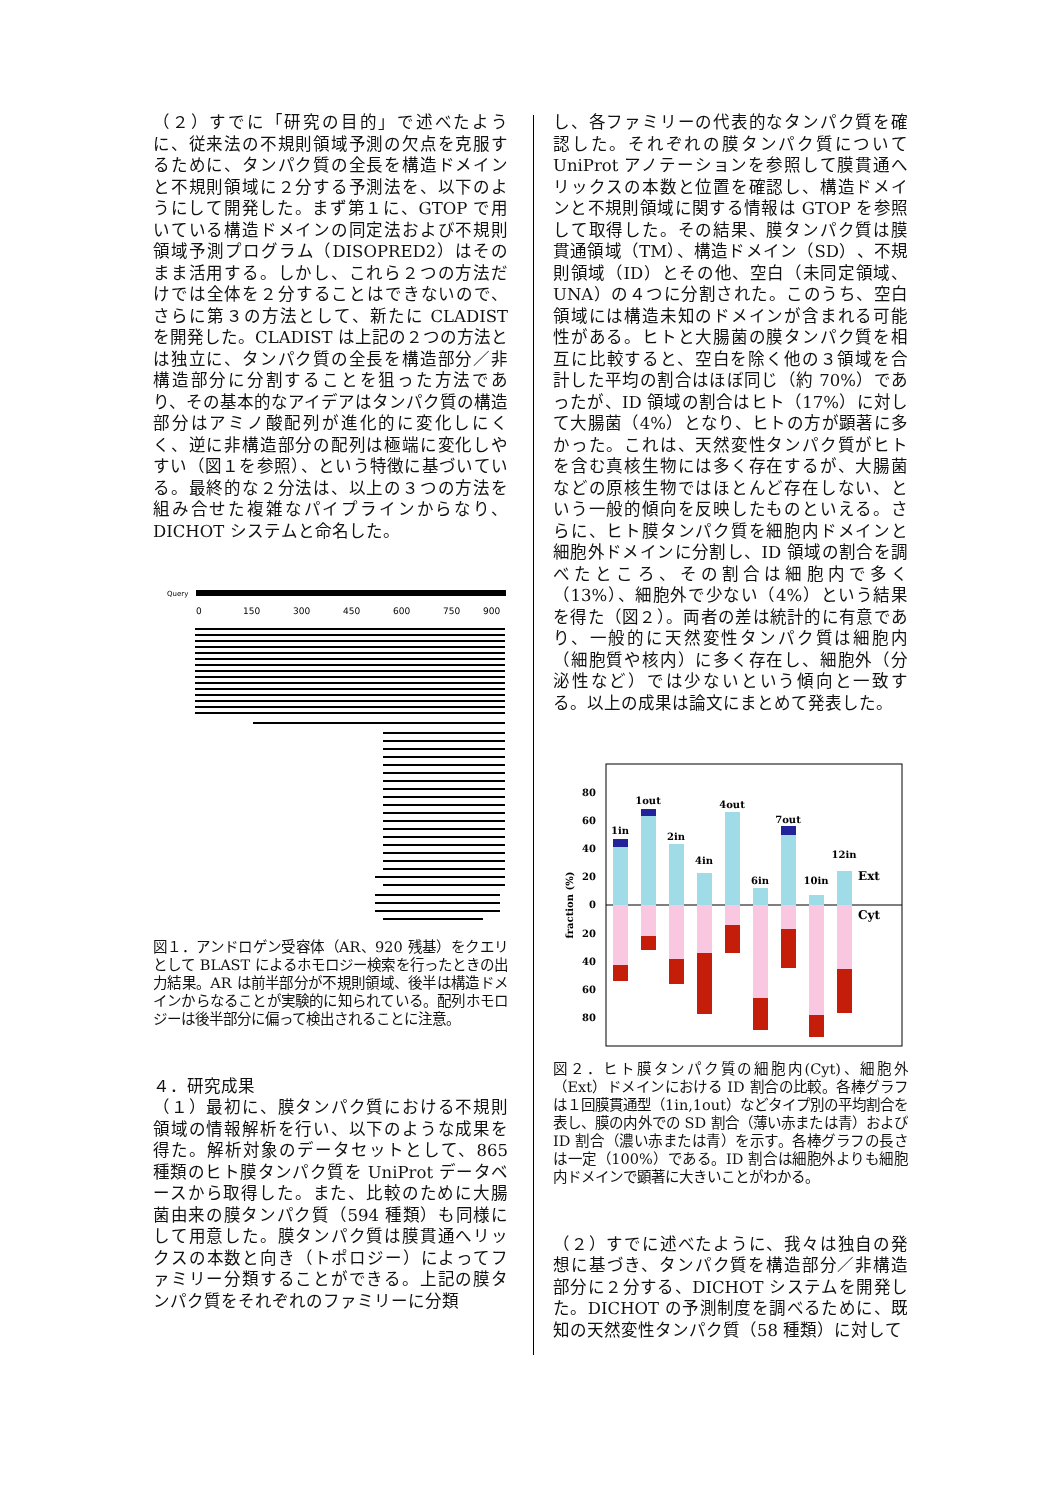（２）すでに「研究の目的」で述べたように、従来法の不規則領域予測の欠点を克服するために、タンパク質の全長を構造ドメインと不規則領域に２分する予測法を、以下のようにして開発した。まず第１に、GTOP で用いている構造ドメインの同定法および不規則領域予測プログラム（DISOPRED2）はそのまま活用する。しかし、これら２つの方法だけでは全体を２分することはできないので、さらに第３の方法として、新たに CLADIST を開発した。CLADIST は上記の２つの方法とは独立に、タンパク質の全長を構造部分／非構造部分に分割することを狙った方法であり、その基本的なアイデアはタンパク質の構造部分はアミノ酸配列が進化的に変化しにくく、逆に非構造部分の配列は極端に変化しやすい（図１を参照）、という特徴に基づいている。最終的な２分法は、以上の３つの方法を組み合せた複雑なパイプラインからなり、DICHOT システムと命名した。
Query
0
150
300
450
600
750
900
図１．アンドロゲン受容体（AR、920 残基）をクエリとして BLAST によるホモロジー検索を行ったときの出力結果。AR は前半部分が不規則領域、後半は構造ドメインからなることが実験的に知られている。配列ホモロジーは後半部分に偏って検出されることに注意。
４．研究成果
（１）最初に、膜タンパク質における不規則領域の情報解析を行い、以下のような成果を得た。解析対象のデータセットとして、865 種類のヒト膜タンパク質を UniProt データベースから取得した。また、比較のために大腸菌由来の膜タンパク質（594 種類）も同様にして用意した。膜タンパク質は膜貫通へリックスの本数と向き（トポロジー）によってファミリー分類することができる。上記の膜タンパク質をそれぞれのファミリーに分類
し、各ファミリーの代表的なタンパク質を確認した。それぞれの膜タンパク質について UniProt アノテーションを参照して膜貫通へリックスの本数と位置を確認し、構造ドメインと不規則領域に関する情報は GTOP を参照して取得した。その結果、膜タンパク質は膜貫通領域（TM）、構造ドメイン（SD）、不規則領域（ID）とその他、空白（未同定領域、UNA）の４つに分割された。このうち、空白領域には構造未知のドメインが含まれる可能性がある。ヒトと大腸菌の膜タンパク質を相互に比較すると、空白を除く他の３領域を合計した平均の割合はほぼ同じ（約 70%）であったが、ID 領域の割合はヒト（17%）に対して大腸菌（4%）となり、ヒトの方が顕著に多かった。これは、天然変性タンパク質がヒトを含む真核生物には多く存在するが、大腸菌などの原核生物ではほとんど存在しない、という一般的傾向を反映したものといえる。さらに、ヒト膜タンパク質を細胞内ドメインと細胞外ドメインに分割し、ID 領域の割合を調べたところ、その割合は細胞内で多く（13%）、細胞外で少ない（4%）という結果を得た（図２）。両者の差は統計的に有意であり、一般的に天然変性タンパク質は細胞内（細胞質や核内）に多く存在し、細胞外（分泌性など）では少ないという傾向と一致する。以上の成果は論文にまとめて発表した。
80
60
40
20
0
20
40
60
80
fraction (%)
1in
1out
2in
4in
4out
6in
7out
10in
12in
Ext
Cyt
図２．ヒト膜タンパク質の細胞内(Cyt)、細胞外（Ext）ドメインにおける ID 割合の比較。各棒グラフは１回膜貫通型（1in,1out）などタイプ別の平均割合を表し、膜の内外での SD 割合（薄い赤または青）および ID 割合（濃い赤または青）を示す。各棒グラフの長さは一定（100%）である。ID 割合は細胞外よりも細胞内ドメインで顕著に大きいことがわかる。
（２）すでに述べたように、我々は独自の発想に基づき、タンパク質を構造部分／非構造部分に２分する、DICHOT システムを開発した。DICHOT の予測制度を調べるために、既知の天然変性タンパク質（58 種類）に対して